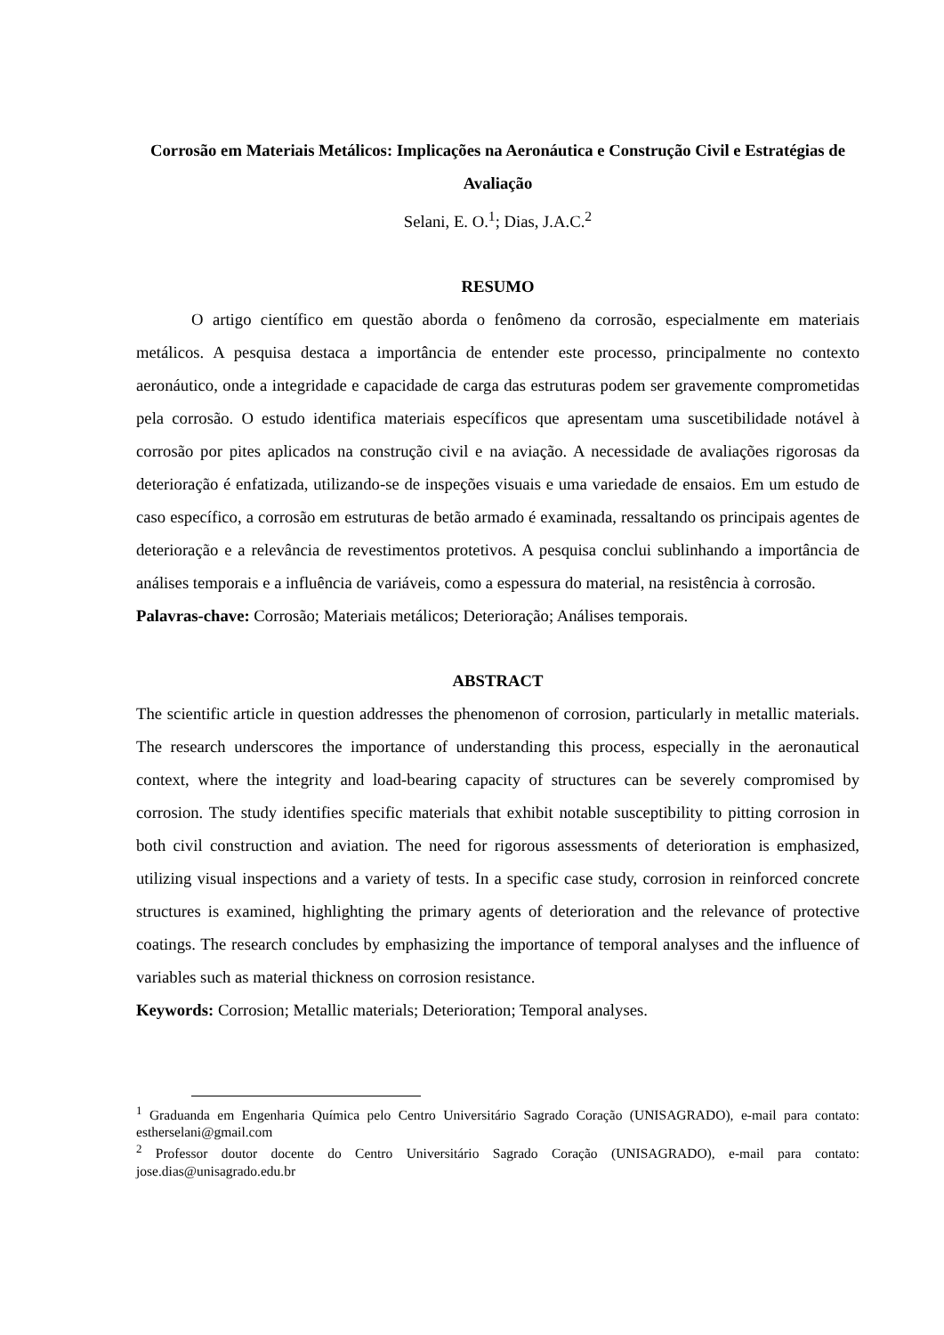Corrosão em Materiais Metálicos: Implicações na Aeronáutica e Construção Civil e Estratégias de Avaliação
Selani, E. O.<sup>1</sup>; Dias, J.A.C.<sup>2</sup>
RESUMO
O artigo científico em questão aborda o fenômeno da corrosão, especialmente em materiais metálicos. A pesquisa destaca a importância de entender este processo, principalmente no contexto aeronáutico, onde a integridade e capacidade de carga das estruturas podem ser gravemente comprometidas pela corrosão. O estudo identifica materiais específicos que apresentam uma suscetibilidade notável à corrosão por pites aplicados na construção civil e na aviação. A necessidade de avaliações rigorosas da deterioração é enfatizada, utilizando-se de inspeções visuais e uma variedade de ensaios. Em um estudo de caso específico, a corrosão em estruturas de betão armado é examinada, ressaltando os principais agentes de deterioração e a relevância de revestimentos protetivos. A pesquisa conclui sublinhando a importância de análises temporais e a influência de variáveis, como a espessura do material, na resistência à corrosão.
Palavras-chave: Corrosão; Materiais metálicos; Deterioração; Análises temporais.
ABSTRACT
The scientific article in question addresses the phenomenon of corrosion, particularly in metallic materials. The research underscores the importance of understanding this process, especially in the aeronautical context, where the integrity and load-bearing capacity of structures can be severely compromised by corrosion. The study identifies specific materials that exhibit notable susceptibility to pitting corrosion in both civil construction and aviation. The need for rigorous assessments of deterioration is emphasized, utilizing visual inspections and a variety of tests. In a specific case study, corrosion in reinforced concrete structures is examined, highlighting the primary agents of deterioration and the relevance of protective coatings. The research concludes by emphasizing the importance of temporal analyses and the influence of variables such as material thickness on corrosion resistance.
Keywords: Corrosion; Metallic materials; Deterioration; Temporal analyses.
<sup>1</sup> Graduanda em Engenharia Química pelo Centro Universitário Sagrado Coração (UNISAGRADO), e-mail para contato: estherselani@gmail.com
<sup>2</sup> Professor doutor docente do Centro Universitário Sagrado Coração (UNISAGRADO), e-mail para contato: jose.dias@unisagrado.edu.br